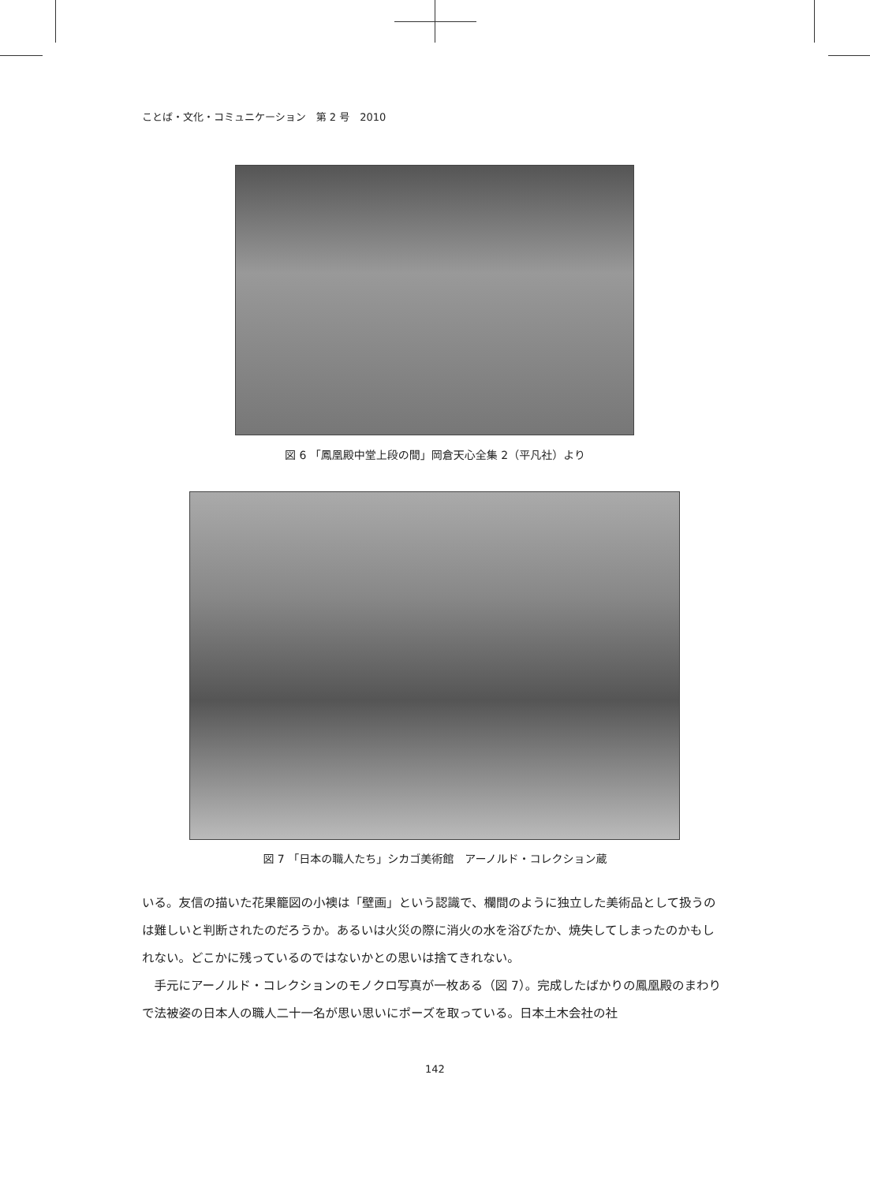ことば・文化・コミュニケーション　第 2 号　2010
図 6 「鳳凰殿中堂上段の間」岡倉天心全集 2（平凡社）より
図 7 「日本の職人たち」シカゴ美術館　アーノルド・コレクション蔵
いる。友信の描いた花果籠図の小襖は「壁画」という認識で、欄間のように独立した美術品として扱うのは難しいと判断されたのだろうか。あるいは火災の際に消火の水を浴びたか、焼失してしまったのかもしれない。どこかに残っているのではないかとの思いは捨てきれない。
　手元にアーノルド・コレクションのモノクロ写真が一枚ある（図 7）。完成したばかりの鳳凰殿のまわりで法被姿の日本人の職人二十一名が思い思いにポーズを取っている。日本土木会社の社
142